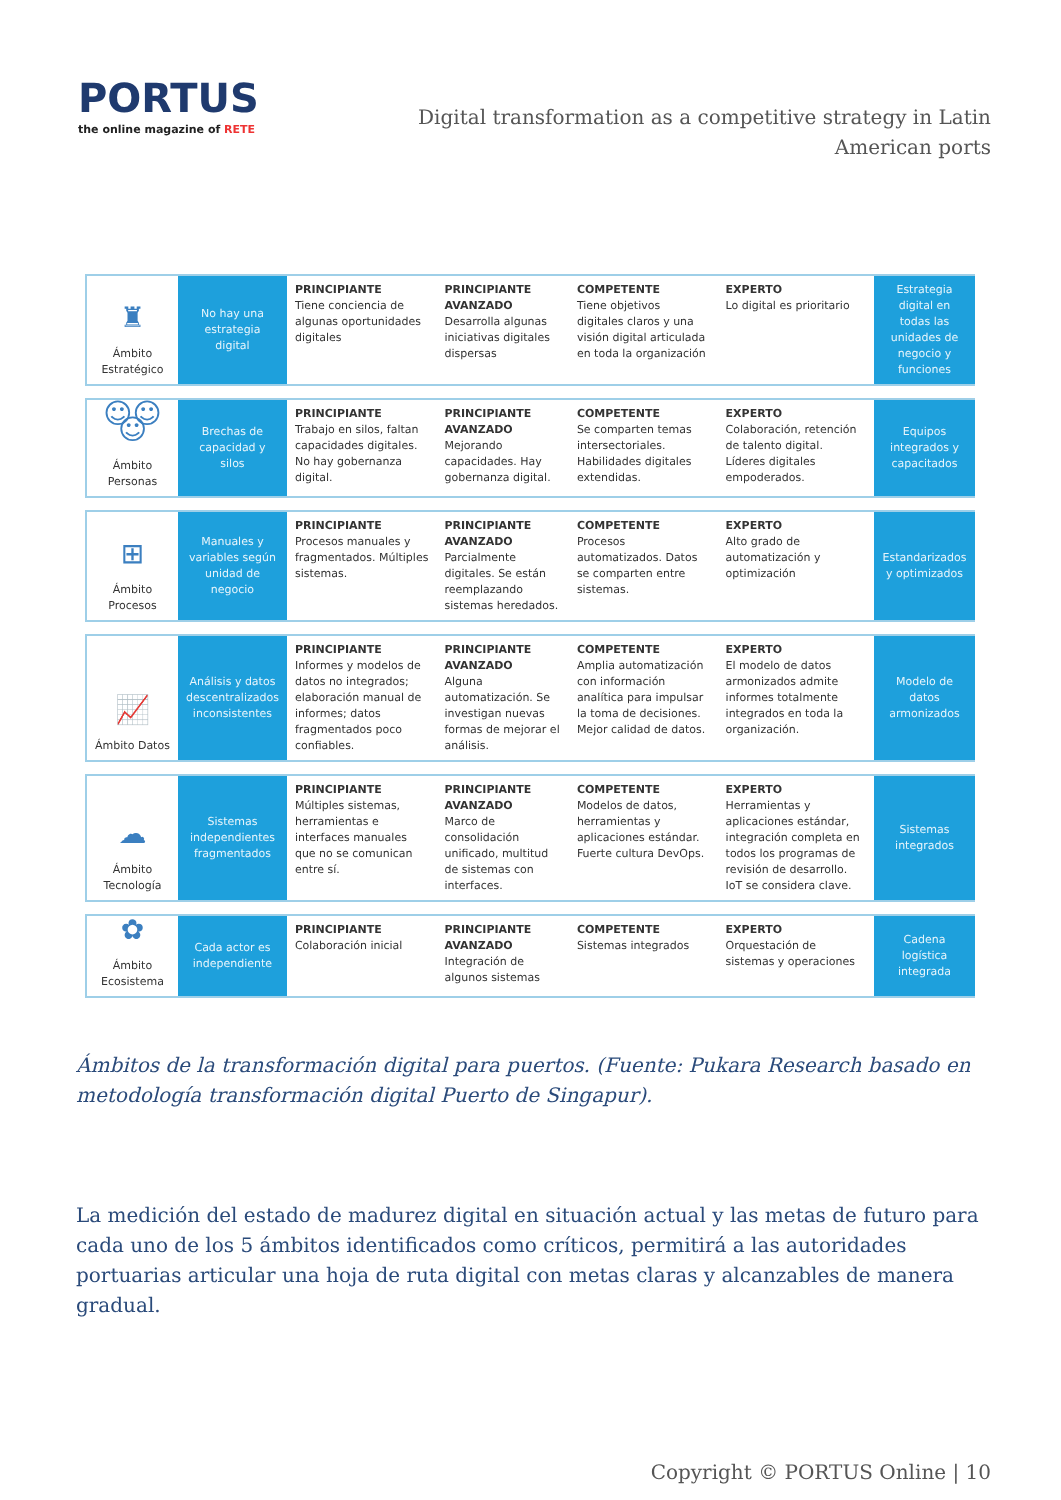PORTUS
the online magazine of RETE
Digital transformation as a competitive strategy in Latin American ports
| ♜ Ámbito Estratégico | No hay una estrategia digital | PRINCIPIANTE Tiene conciencia de algunas oportunidades digitales | PRINCIPIANTE AVANZADO Desarrolla algunas iniciativas digitales dispersas | COMPETENTE Tiene objetivos digitales claros y una visión digital articulada en toda la organización | EXPERTO Lo digital es prioritario | Estrategia digital en todas las unidades de negocio y funciones |
| ☺☺☺ Ámbito Personas | Brechas de capacidad y silos | PRINCIPIANTE Trabajo en silos, faltan capacidades digitales. No hay gobernanza digital. | PRINCIPIANTE AVANZADO Mejorando capacidades. Hay gobernanza digital. | COMPETENTE Se comparten temas intersectoriales. Habilidades digitales extendidas. | EXPERTO Colaboración, retención de talento digital. Líderes digitales empoderados. | Equipos integrados y capacitados |
| ⊞ Ámbito Procesos | Manuales y variables según unidad de negocio | PRINCIPIANTE Procesos manuales y fragmentados. Múltiples sistemas. | PRINCIPIANTE AVANZADO Parcialmente digitales. Se están reemplazando sistemas heredados. | COMPETENTE Procesos automatizados. Datos se comparten entre sistemas. | EXPERTO Alto grado de automatización y optimización | Estandarizados y optimizados |
| 📈 Ámbito Datos | Análisis y datos descentralizados inconsistentes | PRINCIPIANTE Informes y modelos de datos no integrados; elaboración manual de informes; datos fragmentados poco confiables. | PRINCIPIANTE AVANZADO Alguna automatización. Se investigan nuevas formas de mejorar el análisis. | COMPETENTE Amplia automatización con información analítica para impulsar la toma de decisiones. Mejor calidad de datos. | EXPERTO El modelo de datos armonizados admite informes totalmente integrados en toda la organización. | Modelo de datos armonizados |
| ☁ Ámbito Tecnología | Sistemas independientes fragmentados | PRINCIPIANTE Múltiples sistemas, herramientas e interfaces manuales que no se comunican entre sí. | PRINCIPIANTE AVANZADO Marco de consolidación unificado, multitud de sistemas con interfaces. | COMPETENTE Modelos de datos, herramientas y aplicaciones estándar. Fuerte cultura DevOps. | EXPERTO Herramientas y aplicaciones estándar, integración completa en todos los programas de revisión de desarrollo. IoT se considera clave. | Sistemas integrados |
| ✿ Ámbito Ecosistema | Cada actor es independiente | PRINCIPIANTE Colaboración inicial | PRINCIPIANTE AVANZADO Integración de algunos sistemas | COMPETENTE Sistemas integrados | EXPERTO Orquestación de sistemas y operaciones | Cadena logística integrada |
Ámbitos de la transformación digital para puertos. (Fuente: Pukara Research basado en metodología transformación digital Puerto de Singapur).
La medición del estado de madurez digital en situación actual y las metas de futuro para cada uno de los 5 ámbitos identificados como críticos, permitirá a las autoridades portuarias articular una hoja de ruta digital con metas claras y alcanzables de manera gradual.
Copyright © PORTUS Online | 10